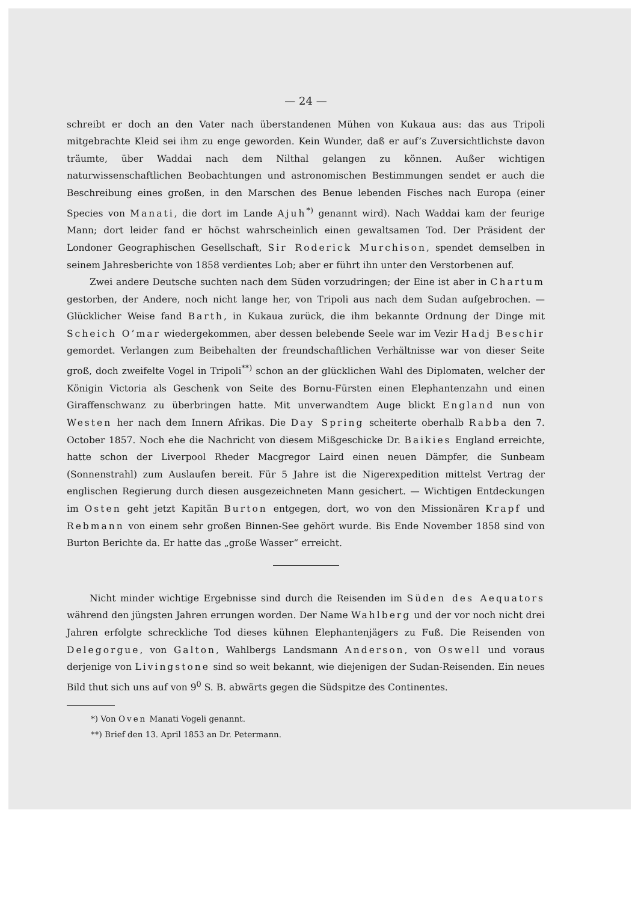— 24 —
schreibt er doch an den Vater nach überstandenen Mühen von Kukaua aus: das aus Tripoli mitgebrachte Kleid sei ihm zu enge geworden. Kein Wunder, daß er auf’s Zuversichtlichste davon träumte, über Waddai nach dem Nilthal gelangen zu können. Außer wichtigen naturwissenschaftlichen Beobachtungen und astronomischen Bestimmungen sendet er auch die Beschreibung eines großen, in den Marschen des Benue lebenden Fisches nach Europa (einer Species von Manati, die dort im Lande Ajuh<sup>*)</sup> genannt wird). Nach Waddai kam der feurige Mann; dort leider fand er höchst wahrscheinlich einen gewaltsamen Tod. Der Präsident der Londoner Geographischen Gesellschaft, Sir Roderick Murchison, spendet demselben in seinem Jahresberichte von 1858 verdientes Lob; aber er führt ihn unter den Verstorbenen auf.
Zwei andere Deutsche suchten nach dem Süden vorzudringen; der Eine ist aber in Chartum gestorben, der Andere, noch nicht lange her, von Tripoli aus nach dem Sudan aufgebrochen. — Glücklicher Weise fand Barth, in Kukaua zurück, die ihm bekannte Ordnung der Dinge mit Scheich O’mar wiedergekommen, aber dessen belebende Seele war im Vezir Hadj Beschir gemordet. Verlangen zum Beibehalten der freundschaftlichen Verhältnisse war von dieser Seite groß, doch zweifelte Vogel in Tripoli<sup>**)</sup> schon an der glücklichen Wahl des Diplomaten, welcher der Königin Victoria als Geschenk von Seite des Bornu-Fürsten einen Elephantenzahn und einen Giraffenschwanz zu überbringen hatte. Mit unverwandtem Auge blickt England nun von Westen her nach dem Innern Afrikas. Die Day Spring scheiterte oberhalb Rabba den 7. October 1857. Noch ehe die Nachricht von diesem Mißgeschicke Dr. Baikies England erreichte, hatte schon der Liverpool Rheder Macgregor Laird einen neuen Dämpfer, die Sunbeam (Sonnenstrahl) zum Auslaufen bereit. Für 5 Jahre ist die Nigerexpedition mittelst Vertrag der englischen Regierung durch diesen ausgezeichneten Mann gesichert. — Wichtigen Entdeckungen im Osten geht jetzt Kapitän Burton entgegen, dort, wo von den Missionären Krapf und Rebmann von einem sehr großen Binnen-See gehört wurde. Bis Ende November 1858 sind von Burton Berichte da. Er hatte das „große Wasser“ erreicht.
Nicht minder wichtige Ergebnisse sind durch die Reisenden im Süden des Aequators während den jüngsten Jahren errungen worden. Der Name Wahlberg und der vor noch nicht drei Jahren erfolgte schreckliche Tod dieses kühnen Elephantenjägers zu Fuß. Die Reisenden von Delegorgue, von Galton, Wahlbergs Landsmann Anderson, von Oswell und voraus derjenige von Livingstone sind so weit bekannt, wie diejenigen der Sudan-Reisenden. Ein neues Bild thut sich uns auf von 9<sup>0</sup> S. B. abwärts gegen die Südspitze des Continentes.
*) Von Oven Manati Vogeli genannt.
**) Brief den 13. April 1853 an Dr. Petermann.